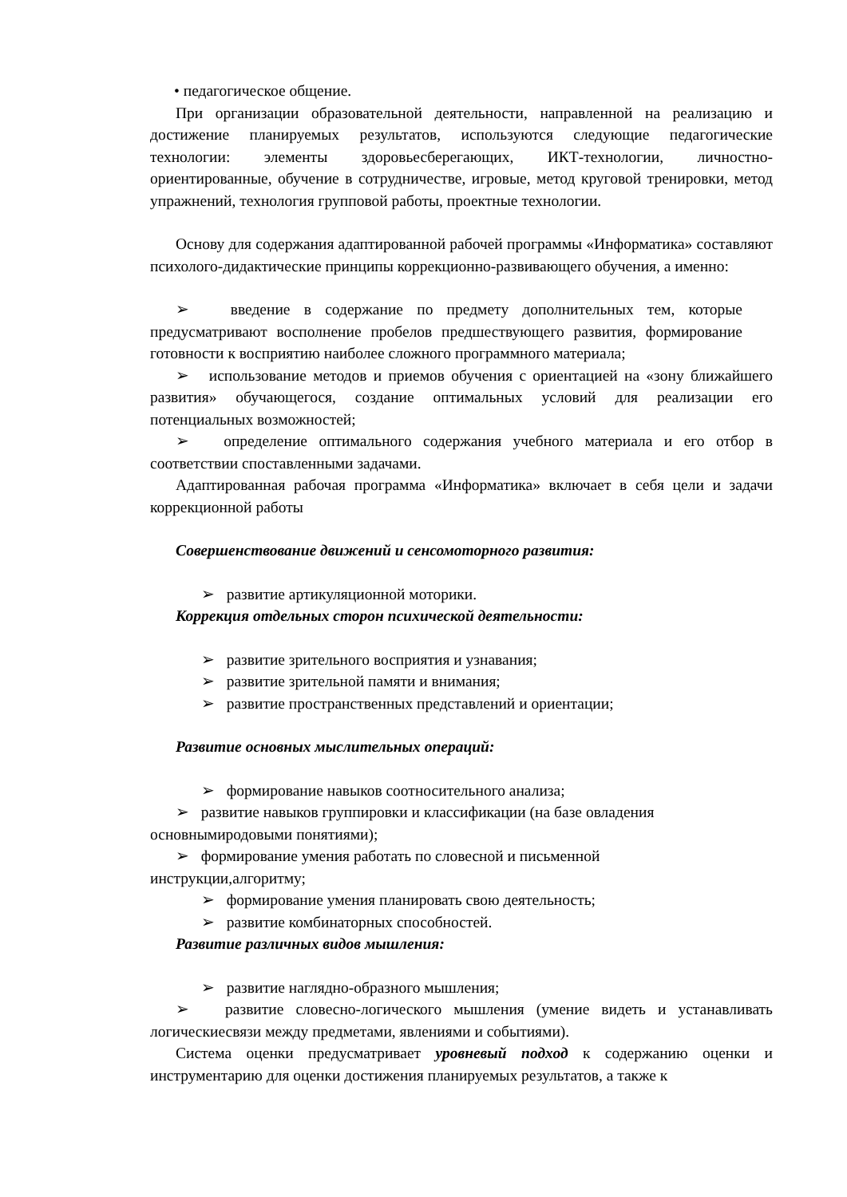• педагогическое общение.
При организации образовательной деятельности, направленной на реализацию и достижение планируемых результатов, используются следующие педагогические технологии: элементы здоровьесберегающих, ИКТ-технологии, личностно-ориентированные, обучение в сотрудничестве, игровые, метод круговой тренировки, метод упражнений, технология групповой работы, проектные технологии.
Основу для содержания адаптированной рабочей программы «Информатика» составляют психолого-дидактические принципы коррекционно-развивающего обучения, а именно:
➢ введение в содержание по предмету дополнительных тем, которые предусматривают восполнение пробелов предшествующего развития, формирование готовности к восприятию наиболее сложного программного материала;
➢ использование методов и приемов обучения с ориентацией на «зону ближайшего развития» обучающегося, создание оптимальных условий для реализации его потенциальных возможностей;
➢ определение оптимального содержания учебного материала и его отбор в соответствии споставленными задачами.
Адаптированная рабочая программа «Информатика» включает в себя цели и задачи коррекционной работы
Совершенствование движений и сенсомоторного развития:
➢ развитие артикуляционной моторики.
Коррекция отдельных сторон психической деятельности:
➢ развитие зрительного восприятия и узнавания;
➢ развитие зрительной памяти и внимания;
➢ развитие пространственных представлений и ориентации;
Развитие основных мыслительных операций:
➢ формирование навыков соотносительного анализа;
➢ развитие навыков группировки и классификации (на базе овладения
основнымиродовыми понятиями);
➢ формирование умения работать по словесной и письменной
инструкции,алгоритму;
➢ формирование умения планировать свою деятельность;
➢ развитие комбинаторных способностей.
Развитие различных видов мышления:
➢ развитие наглядно-образного мышления;
➢ развитие словесно-логического мышления (умение видеть и устанавливать логическиесвязи между предметами, явлениями и событиями).
Система оценки предусматривает уровневый подход к содержанию оценки и инструментарию для оценки достижения планируемых результатов, а также к